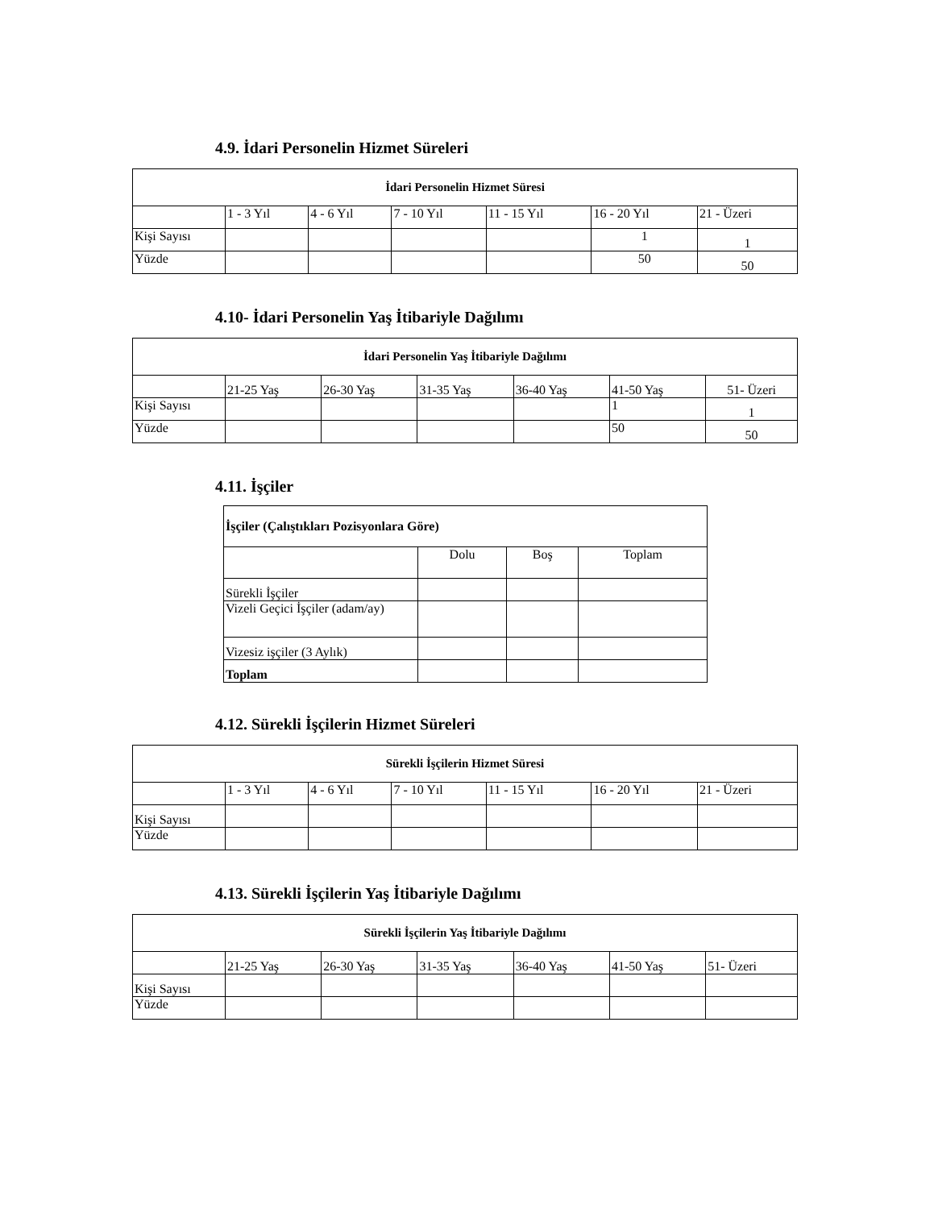4.9. İdari Personelin Hizmet Süreleri
| İdari Personelin Hizmet Süresi | | | | | | |
| | 1 - 3 Yıl | 4 - 6 Yıl | 7 - 10 Yıl | 11 - 15 Yıl | 16 - 20 Yıl | 21 - Üzeri |
| Kişi Sayısı | | | | | 1 | 1 |
| Yüzde | | | | | 50 | 50 |
4.10- İdari Personelin Yaş İtibariyle Dağılımı
| İdari Personelin Yaş İtibariyle Dağılımı | | | | | | |
| | 21-25 Yaş | 26-30 Yaş | 31-35 Yaş | 36-40 Yaş | 41-50 Yaş | 51- Üzeri |
| Kişi Sayısı | | | | | 1 | 1 |
| Yüzde | | | | | 50 | 50 |
4.11. İşçiler
| İşçiler (Çalıştıkları Pozisyonlara Göre) | | | |
| | Dolu | Boş | Toplam |
| Sürekli İşçiler | | | |
| Vizeli Geçici İşçiler (adam/ay) | | | |
| Vizesiz işçiler (3 Aylık) | | | |
| Toplam | | | |
4.12. Sürekli İşçilerin Hizmet Süreleri
| Sürekli İşçilerin Hizmet Süresi | | | | | | |
| | 1 - 3 Yıl | 4 - 6 Yıl | 7 - 10 Yıl | 11 - 15 Yıl | 16 - 20 Yıl | 21 - Üzeri |
| Kişi Sayısı | | | | | | |
| Yüzde | | | | | | |
4.13. Sürekli İşçilerin Yaş İtibariyle Dağılımı
| Sürekli İşçilerin Yaş İtibariyle Dağılımı | | | | | | |
| | 21-25 Yaş | 26-30 Yaş | 31-35 Yaş | 36-40 Yaş | 41-50 Yaş | 51- Üzeri |
| Kişi Sayısı | | | | | | |
| Yüzde | | | | | | |